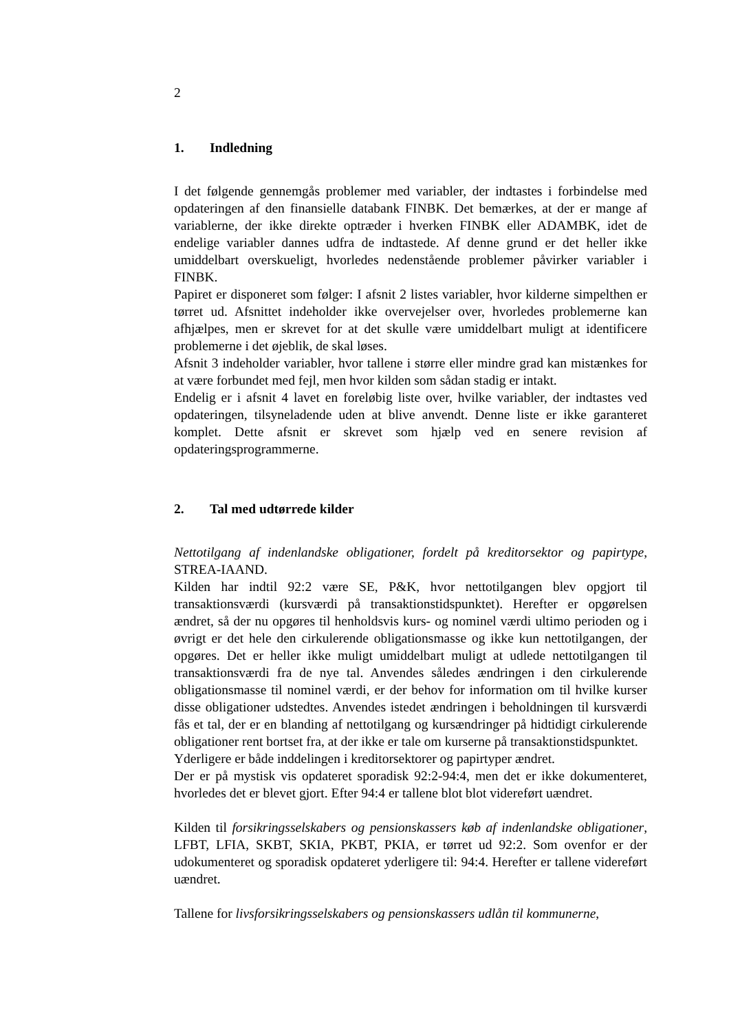2
1. Indledning
I det følgende gennemgås problemer med variabler, der indtastes i forbindelse med opdateringen af den finansielle databank FINBK. Det bemærkes, at der er mange af variablerne, der ikke direkte optræder i hverken FINBK eller ADAMBK, idet de endelige variabler dannes udfra de indtastede. Af denne grund er det heller ikke umiddelbart overskueligt, hvorledes nedenstående problemer påvirker variabler i FINBK.
Papiret er disponeret som følger: I afsnit 2 listes variabler, hvor kilderne simpelthen er tørret ud. Afsnittet indeholder ikke overvejelser over, hvorledes problemerne kan afhjælpes, men er skrevet for at det skulle være umiddelbart muligt at identificere problemerne i det øjeblik, de skal løses.
Afsnit 3 indeholder variabler, hvor tallene i større eller mindre grad kan mistænkes for at være forbundet med fejl, men hvor kilden som sådan stadig er intakt.
Endelig er i afsnit 4 lavet en foreløbig liste over, hvilke variabler, der indtastes ved opdateringen, tilsyneladende uden at blive anvendt. Denne liste er ikke garanteret komplet. Dette afsnit er skrevet som hjælp ved en senere revision af opdateringsprogrammerne.
2. Tal med udtørrede kilder
Nettotilgang af indenlandske obligationer, fordelt på kreditorsektor og papirtype, STREA-IAAND.
Kilden har indtil 92:2 være SE, P&K, hvor nettotilgangen blev opgjort til transaktionsværdi (kursværdi på transaktionstidspunktet). Herefter er opgørelsen ændret, så der nu opgøres til henholdsvis kurs- og nominel værdi ultimo perioden og i øvrigt er det hele den cirkulerende obligationsmasse og ikke kun nettotilgangen, der opgøres. Det er heller ikke muligt umiddelbart muligt at udlede nettotilgangen til transaktionsværdi fra de nye tal. Anvendes således ændringen i den cirkulerende obligationsmasse til nominel værdi, er der behov for information om til hvilke kurser disse obligationer udstedtes. Anvendes istedet ændringen i beholdningen til kursværdi fås et tal, der er en blanding af nettotilgang og kursændringer på hidtidigt cirkulerende obligationer rent bortset fra, at der ikke er tale om kurserne på transaktionstidspunktet.
Yderligere er både inddelingen i kreditorsektorer og papirtyper ændret.
Der er på mystisk vis opdateret sporadisk 92:2-94:4, men det er ikke dokumenteret, hvorledes det er blevet gjort. Efter 94:4 er tallene blot blot videreført uændret.
Kilden til forsikringsselskabers og pensionskassers køb af indenlandske obligationer, LFBT, LFIA, SKBT, SKIA, PKBT, PKIA, er tørret ud 92:2. Som ovenfor er der udokumenteret og sporadisk opdateret yderligere til: 94:4. Herefter er tallene videreført uændret.
Tallene for livsforsikringsselskabers og pensionskassers udlån til kommunerne,